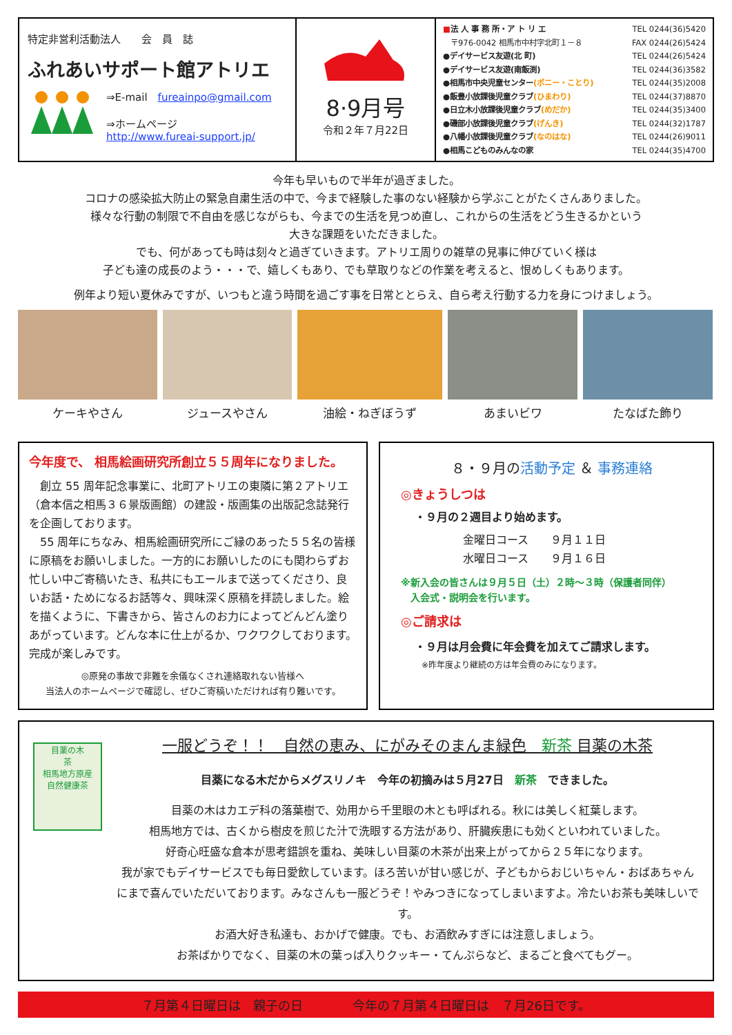特定非営利活動法人　　会　員　誌
ふれあいサポート館アトリエ
⇒E-mail　fureainpo@gmail.com
⇒ホームページ
http://www.fureai-support.jp/
8·9月号
令和２年７月22日
■法 人 事 務 所・ア ト リ エ TEL 0244(36)5420
　〒976-0042 相馬市中村字北町１－８ FAX 0244(26)5424
●デイサービス友遊(北 町) TEL 0244(26)5424
●デイサービス友遊(南飯渕) TEL 0244(36)3582
●相馬市中央児童センター(ポニー・ことり) TEL 0244(35)2008
●飯豊小放課後児童クラブ(ひまわり) TEL 0244(37)8870
●日立木小放課後児童クラブ(めだか) TEL 0244(35)3400
●磯部小放課後児童クラブ(げんき) TEL 0244(32)1787
●八幡小放課後児童クラブ(なのはな) TEL 0244(26)9011
●相馬こどものみんなの家 TEL 0244(35)4700
今年も早いもので半年が過ぎました。
コロナの感染拡大防止の緊急自粛生活の中で、今まで経験した事のない経験から学ぶことがたくさんありました。
様々な行動の制限で不自由を感じながらも、今までの生活を見つめ直し、これからの生活をどう生きるかという
大きな課題をいただきました。
でも、何があっても時は刻々と過ぎていきます。アトリエ周りの雑草の見事に伸びていく様は
子ども達の成長のよう・・・で、嬉しくもあり、でも草取りなどの作業を考えると、恨めしくもあります。
例年より短い夏休みですが、いつもと違う時間を過ごす事を日常ととらえ、自ら考え行動する力を身につけましょう。
ケーキやさん ジュースやさん 油絵・ねぎぼうず あまいビワ たなばた飾り
今年度で、 相馬絵画研究所創立５５周年になりました。
　創立 55 周年記念事業に、北町アトリエの東隣に第２アトリエ（倉本信之相馬３６景版画館）の建設・版画集の出版記念誌発行を企画しております。
　55 周年にちなみ、相馬絵画研究所にご縁のあった５５名の皆様に原稿をお願いしました。一方的にお願いしたのにも関わらずお忙しい中ご寄稿いたき、私共にもエールまで送ってくださり、良いお話・ためになるお話等々、興味深く原稿を拝読しました。絵を描くように、下書きから、皆さんのお力によってどんどん塗りあがっています。どんな本に仕上がるか、ワクワクしております。完成が楽しみです。
◎原発の事故で非難を余儀なくされ連絡取れない皆様へ
当法人のホームページで確認し、ぜひご寄稿いただければ有り難いです。
８・９月の活動予定 ＆ 事務連絡
◎きょうしつは
・９月の２週目より始めます。
金曜日コース　　９月１１日
水曜日コース　　９月１６日
※新入会の皆さんは９月５日（土）２時～３時（保護者同伴）
　入会式・説明会を行います。
◎ご請求は
・９月は月会費に年会費を加えてご請求します。
※昨年度より継続の方は年会費のみになります。
目薬の木
茶
相馬地方原産
自然健康茶
一服どうぞ！！　自然の恵み、にがみそのまんま緑色　新茶 目薬の木茶
目薬になる木だからメグスリノキ　今年の初摘みは５月27日　新茶　できました。
目薬の木はカエデ科の落葉樹で、効用から千里眼の木とも呼ばれる。秋には美しく紅葉します。
相馬地方では、古くから樹皮を煎じた汁で洗眼する方法があり、肝臓疾患にも効くといわれていました。
好奇心旺盛な倉本が思考錯誤を重ね、美味しい目薬の木茶が出来上がってから２５年になります。
我が家でもデイサービスでも毎日愛飲しています。ほろ苦いが甘い感じが、子どもからおじいちゃん・おばあちゃんにまで喜んでいただいております。みなさんも一服どうぞ！やみつきになってしまいますよ。冷たいお茶も美味しいです。
お酒大好き私達も、おかげで健康。でも、お酒飲みすぎには注意しましょう。
お茶ばかりでなく、目薬の木の葉っぱ入りクッキー・てんぷらなど、まるごと食べてもグー。
７月第４日曜日は　親子の日　　　　今年の７月第４日曜日は　７月26日です。